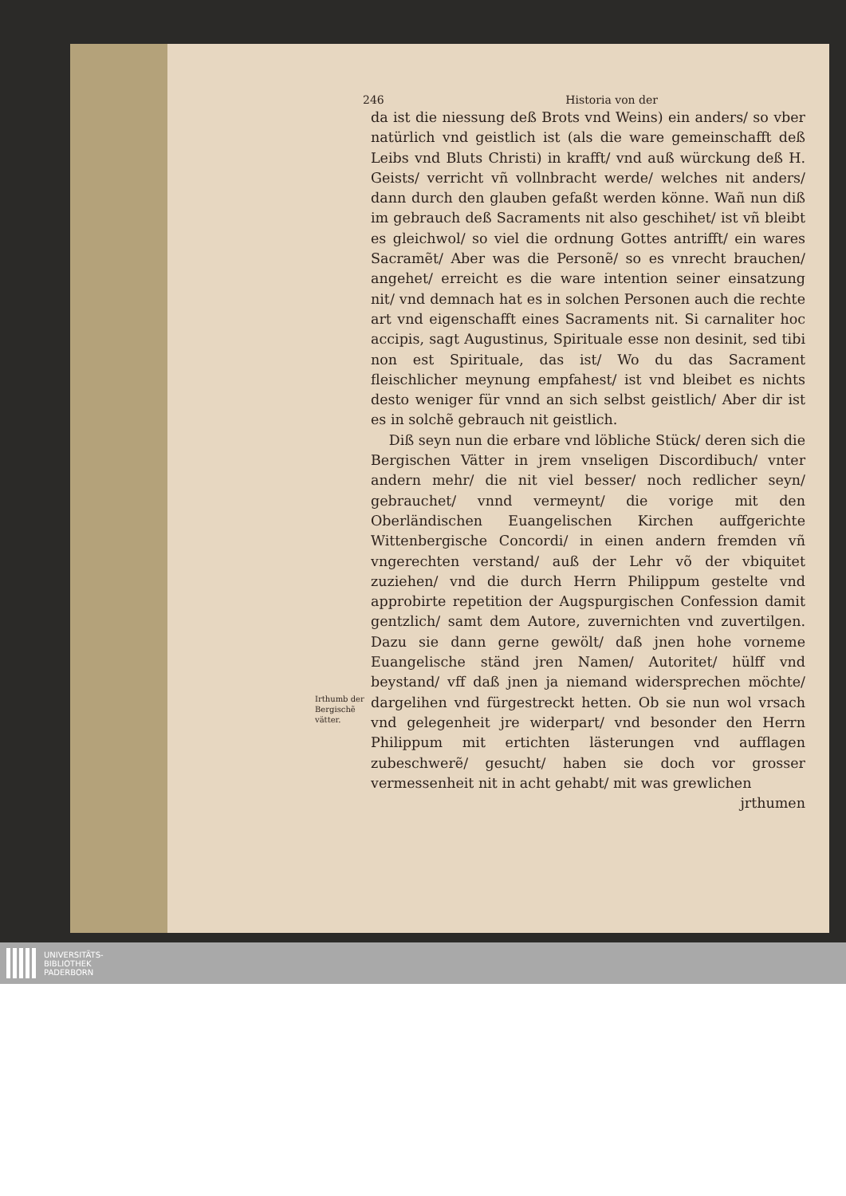246 Historia von der
da ist die niessung deß Brots vnd Weins) ein anders/ so vber natürlich vnd geistlich ist (als die ware gemeinschafft deß Leibs vnd Bluts Christi) in krafft/ vnd auß würckung deß H. Geists/ verricht vñ vollnbracht werde/ welches nit anders/ dann durch den glauben gefaßt werden könne. Wañ nun diß im gebrauch deß Sacraments nit also geschihet/ ist vñ bleibt es gleichwol/ so viel die ordnung Gottes antrifft/ ein wares Sacramẽt/ Aber was die Personẽ/ so es vnrecht brauchen/ angehet/ erreicht es die ware intention seiner einsatzung nit/ vnd demnach hat es in solchen Personen auch die rechte art vnd eigenschafft eines Sacraments nit. Si carnaliter hoc accipis, sagt Augustinus, Spirituale esse non desinit, sed tibi non est Spirituale, das ist/ Wo du das Sacrament fleischlicher meynung empfahest/ ist vnd bleibet es nichts desto weniger für vnnd an sich selbst geistlich/ Aber dir ist es in solchẽ gebrauch nit geistlich.
Diß seyn nun die erbare vnd löbliche Stück/ deren sich die Bergischen Vätter in jrem vnseligen Discordibuch/ vnter andern mehr/ die nit viel besser/ noch redlicher seyn/ gebrauchet/ vnnd vermeynt/ die vorige mit den Oberländischen Euangelischen Kirchen auffgerichte Wittenbergische Concordi/ in einen andern fremden vñ vngerechten verstand/ auß der Lehr võ der vbiquitet zuziehen/ vnd die durch Herrn Philippum gestelte vnd approbirte repetition der Augspurgischen Confession damit gentzlich/ samt dem Autore, zuvernichten vnd zuvertilgen. Dazu sie dann gerne gewölt/ daß jnen hohe vorneme Euangelische ständ jren Namen/ Autoritet/ hülff vnd beystand/ vff daß jnen ja niemand widersprechen möchte/ dargelihen vnd fürgestreckt hetten. Ob sie nun wol vrsach vnd gelegenheit jre widerpart/ vnd besonder den Herrn Philippum mit ertichten lästerungen vnd aufflagen zubeschwerẽ/ gesucht/ haben sie doch vor grosser vermessenheit nit in acht gehabt/ mit was grewlichen
jrthumen
Irthumb der Bergischẽ vätter.
UNIVERSITÄTS-
BIBLIOTHEK
PADERBORN